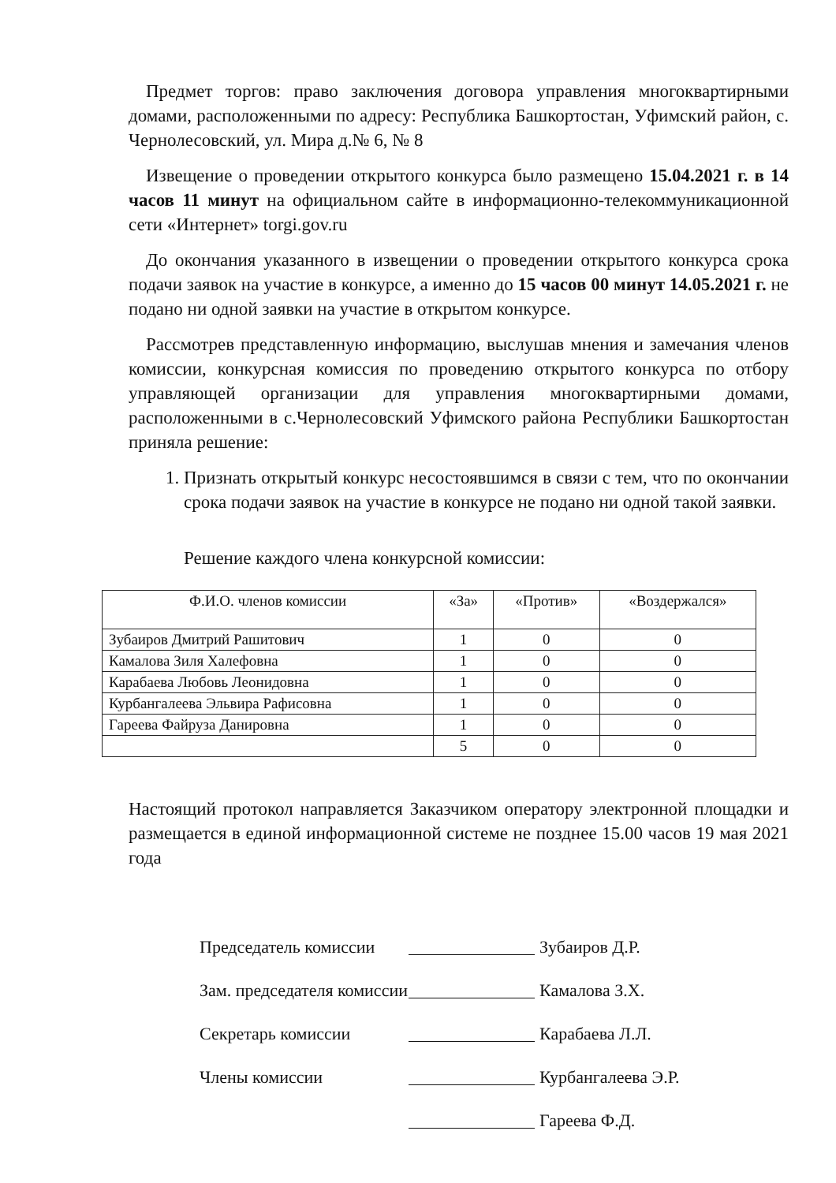Предмет торгов: право заключения договора управления многоквартирными домами, расположенными по адресу: Республика Башкортостан, Уфимский район, с. Чернолесовский, ул. Мира д.№ 6, № 8
Извещение о проведении открытого конкурса было размещено 15.04.2021 г. в 14 часов 11 минут на официальном сайте в информационно-телекоммуникационной сети «Интернет» torgi.gov.ru
До окончания указанного в извещении о проведении открытого конкурса срока подачи заявок на участие в конкурсе, а именно до 15 часов 00 минут 14.05.2021 г. не подано ни одной заявки на участие в открытом конкурсе.
Рассмотрев представленную информацию, выслушав мнения и замечания членов комиссии, конкурсная комиссия по проведению открытого конкурса по отбору управляющей организации для управления многоквартирными домами, расположенными в с.Чернолесовский Уфимского района Республики Башкортостан приняла решение:
1. Признать открытый конкурс несостоявшимся в связи с тем, что по окончании срока подачи заявок на участие в конкурсе не подано ни одной такой заявки.
Решение каждого члена конкурсной комиссии:
| Ф.И.О. членов комиссии | «За» | «Против» | «Воздержался» |
| --- | --- | --- | --- |
| Зубаиров Дмитрий Рашитович | 1 | 0 | 0 |
| Камалова Зиля Халефовна | 1 | 0 | 0 |
| Карабаева Любовь Леонидовна | 1 | 0 | 0 |
| Курбангалеева Эльвира Рафисовна | 1 | 0 | 0 |
| Гареева Файруза Данировна | 1 | 0 | 0 |
| | 5 | 0 | 0 |
Настоящий протокол направляется Заказчиком оператору электронной площадки и размещается в единой информационной системе не позднее 15.00 часов 19 мая 2021 года
Председатель комиссии Зубаиров Д.Р.
Зам. председателя комиссии Камалова З.Х.
Секретарь комиссии Карабаева Л.Л.
Члены комиссии Курбангалеева Э.Р.
Гареева Ф.Д.